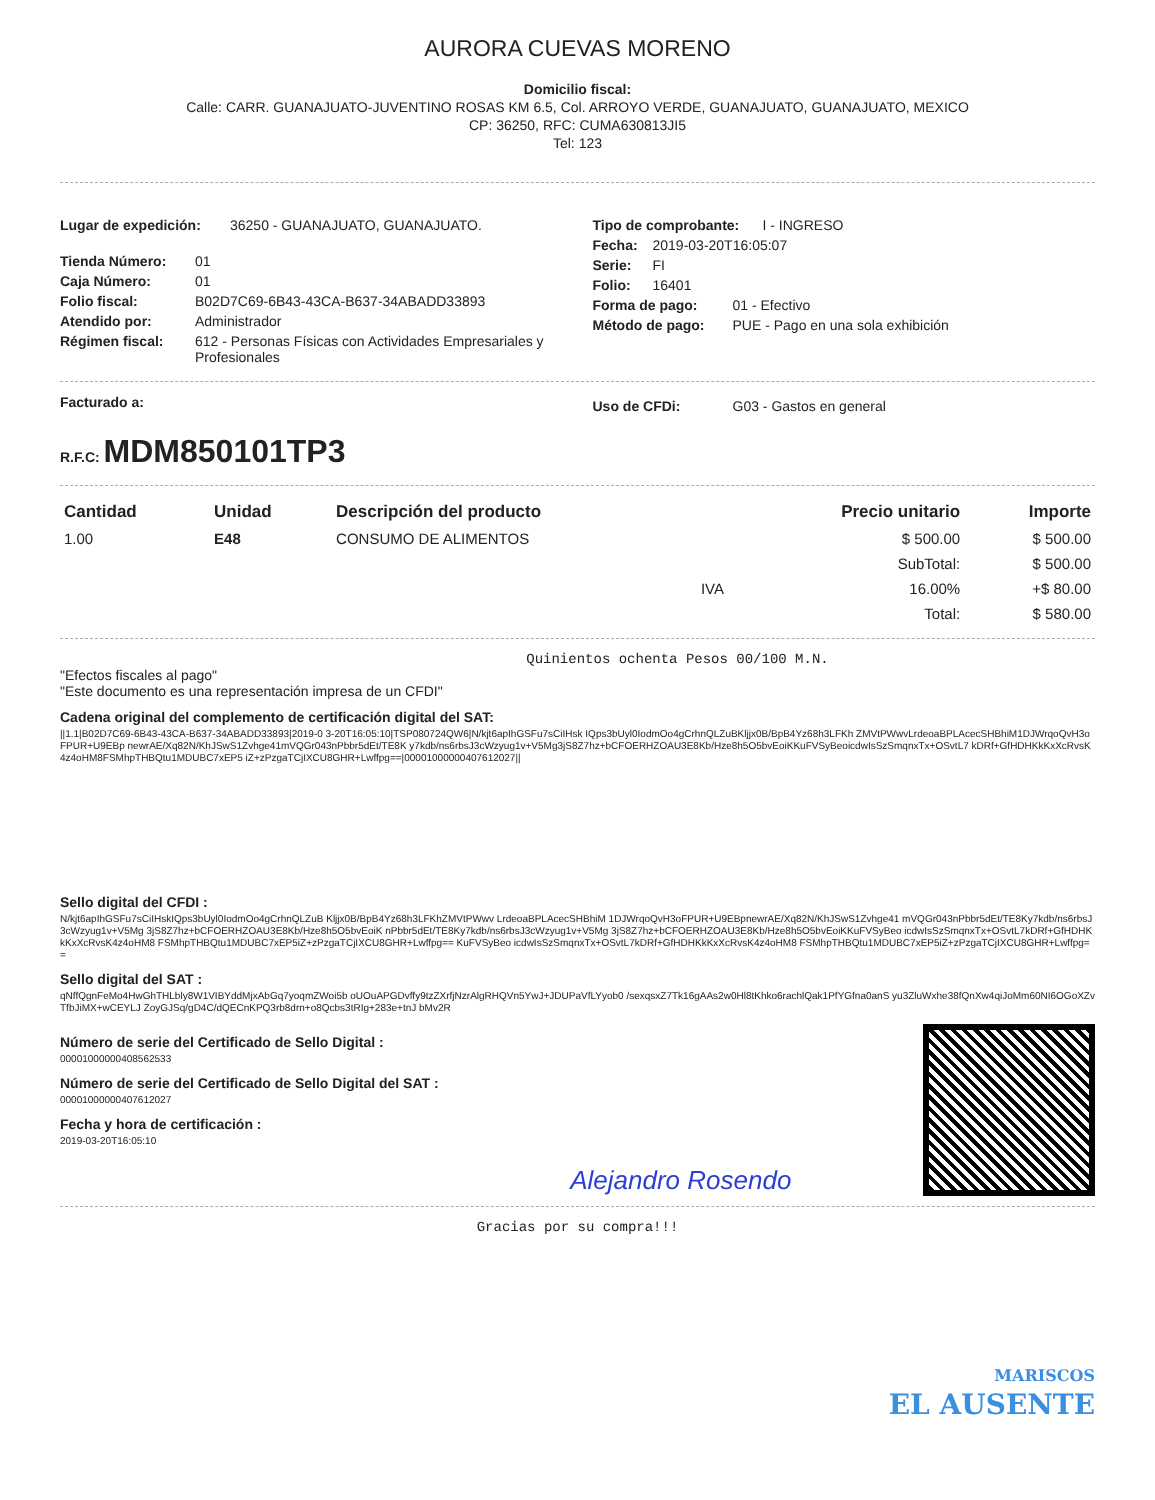AURORA CUEVAS MORENO
Domicilio fiscal:
Calle: CARR. GUANAJUATO-JUVENTINO ROSAS KM 6.5, Col. ARROYO VERDE, GUANAJUATO, GUANAJUATO, MEXICO
CP: 36250, RFC: CUMA630813JI5
Tel: 123
Lugar de expedición: 36250 - GUANAJUATO, GUANAJUATO.
Tienda Número: 01
Caja Número: 01
Folio fiscal: B02D7C69-6B43-43CA-B637-34ABADD33893
Atendido por: Administrador
Régimen fiscal: 612 - Personas Físicas con Actividades Empresariales y Profesionales
Tipo de comprobante: I - INGRESO
Fecha: 2019-03-20T16:05:07
Serie: FI
Folio: 16401
Forma de pago: 01 - Efectivo
Método de pago: PUE - Pago en una sola exhibición
Facturado a:
Uso de CFDi: G03 - Gastos en general
R.F.C: MDM850101TP3
| Cantidad | Unidad | Descripción del producto | Precio unitario | Importe |
| --- | --- | --- | --- | --- |
| 1.00 | E48 | CONSUMO DE ALIMENTOS | $ 500.00 | $ 500.00 |
| | | | SubTotal: | $ 500.00 |
| IVA | | | 16.00% | +$ 80.00 |
| | | | Total: | $ 580.00 |
Quinientos ochenta Pesos 00/100 M.N.
"Efectos fiscales al pago"
"Este documento es una representación impresa de un CFDI"
Cadena original del complemento de certificación digital del SAT:
||1.1|B02D7C69-6B43-43CA-B637-34ABADD33893|2019-0 3-20T16:05:10|TSP080724QW6|N/kjt6apIhGSFu7sCiIHsk IQps3bUyl0IodmOo4gCrhnQLZuBKljjx0B/BpB4Yz68h3LFKh ZMVtPWwvLrdeoaBPLAcecSHBhiM1DJWrqoQvH3oFPUR+U9EBp newrAE/Xq82N/KhJSwS1Zvhge41mVQGr043nPbbr5dEt/TE8K y7kdb/ns6rbsJ3cWzyug1v+V5Mg3jS8Z7hz+bCFOERHZOAU3E8Kb/Hze8h5O5bvEoiKKuFVSyBeoicdwIsSzSmqnxTx+OSvtL7 kDRf+GfHDHKkKxXcRvsK4z4oHM8FSMhpTHBQtu1MDUBC7xEP5 iZ+zPzgaTCjIXCU8GHR+Lwffpg==|00001000000407612027||
Sello digital del CFDI :
N/kjt6apIhGSFu7sCiIHskIQps3bUyl0IodmOo4gCrhnQLZuB Kljjx0B/BpB4Yz68h3LFKhZMVtPWwv LrdeoaBPLAcecSHBhiM 1DJWrqoQvH3oFPUR+U9EBpnewrAE/Xq82N/KhJSwS1Zvhge41 mVQGr043nPbbr5dEt/TE8Ky7kdb/ns6rbsJ3cWzyug1v+V5Mg 3jS8Z7hz+bCFOERHZOAU3E8Kb/Hze8h5O5bvEoiK nPbbr5dEt/TE8Ky7kdb/ns6rbsJ3cWzyug1v+V5Mg 3jS8Z7hz+bCFOERHZOAU3E8Kb/Hze8h5O5bvEoiKKuFVSyBeo icdwIsSzSmqnxTx+OSvtL7kDRf+GfHDHKkKxXcRvsK4z4oHM8 FSMhpTHBQtu1MDUBC7xEP5iZ+zPzgaTCjIXCU8GHR+Lwffpg== KuFVSyBeo icdwIsSzSmqnxTx+OSvtL7kDRf+GfHDHKkKxXcRvsK4z4oHM8 FSMhpTHBQtu1MDUBC7xEP5iZ+zPzgaTCjIXCU8GHR+Lwffpg==
Sello digital del SAT :
qNffQgnFeMo4HwGhTHLbly8W1VIBYddMjxAbGq7yoqmZWoi5b oUOuAPGDvffy9tzZXrfjNzrAlgRHQVn5YwJ+JDUPaVfLYyob0 /sexqsxZ7Tk16gAAs2w0Hl8tKhko6rachlQak1PfYGfna0anS yu3ZluWxhe38fQnXw4qiJoMm60NI6OGoXZvTfbJiMX+wCEYLJ ZoyGJSq/gD4C/dQECnKPQ3rb8drn+o8Qcbs3tRIg+283e+tnJ bMv2R
Número de serie del Certificado de Sello Digital :
00001000000408562533
Número de serie del Certificado de Sello Digital del SAT :
00001000000407612027
Fecha y hora de certificación :
2019-03-20T16:05:10
Alejandro Rosendo
Gracias por su compra!!!
MARISCOS
EL AUSENTE